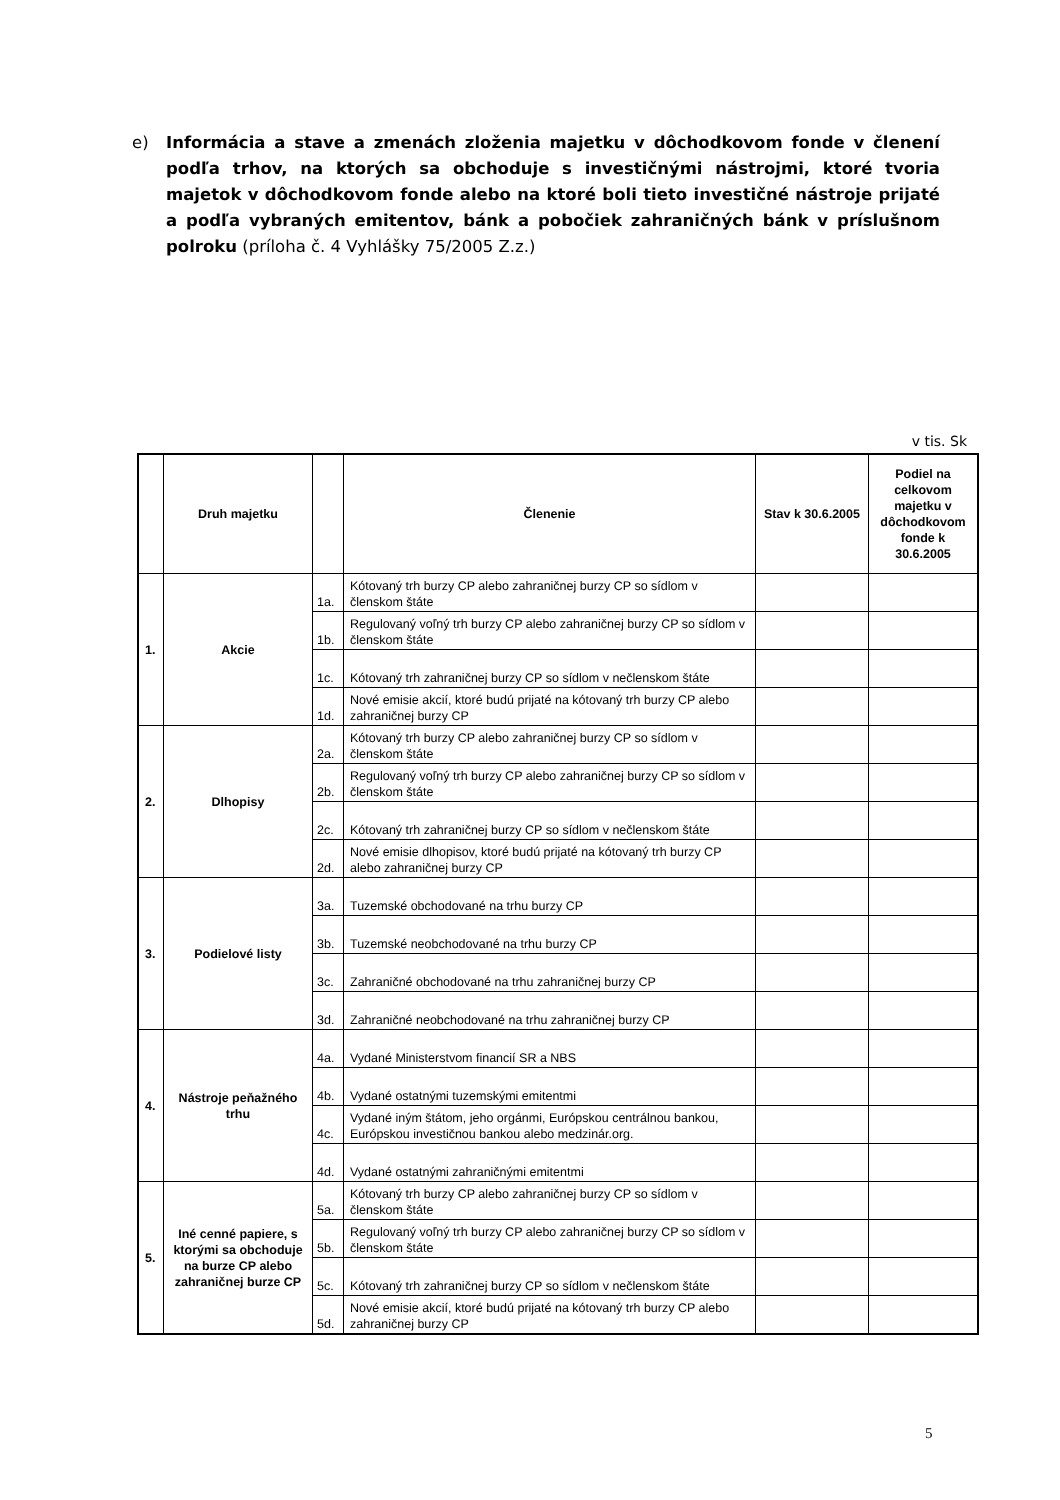e) Informácia a stave a zmenách zloženia majetku v dôchodkovom fonde v členení podľa trhov, na ktorých sa obchoduje s investičnými nástrojmi, ktoré tvoria majetok v dôchodkovom fonde alebo na ktoré boli tieto investičné nástroje prijaté a podľa vybraných emitentov, bánk a pobočiek zahraničných bánk v príslušnom polroku (príloha č. 4 Vyhlášky 75/2005 Z.z.)
v tis. Sk
| | Druh majetku | | Členenie | Stav k 30.6.2005 | Podiel na celkovom majetku v dôchodkovom fonde k 30.6.2005 |
| --- | --- | --- | --- | --- | --- |
| 1. | Akcie | 1a. | Kótovaný trh burzy CP alebo zahraničnej burzy CP so sídlom v členskom štáte | | |
| | | 1b. | Regulovaný voľný trh burzy CP alebo zahraničnej burzy CP so sídlom v členskom štáte | | |
| | | 1c. | Kótovaný trh zahraničnej burzy CP so sídlom v nečlenskom štáte | | |
| | | 1d. | Nové emisie akcií, ktoré budú prijaté na kótovaný trh burzy CP alebo zahraničnej burzy CP | | |
| 2. | Dlhopisy | 2a. | Kótovaný trh burzy CP alebo zahraničnej burzy CP so sídlom v členskom štáte | | |
| | | 2b. | Regulovaný voľný trh burzy CP alebo zahraničnej burzy CP so sídlom v členskom štáte | | |
| | | 2c. | Kótovaný trh zahraničnej burzy CP so sídlom v nečlenskom štáte | | |
| | | 2d. | Nové emisie dlhopisov, ktoré budú prijaté na kótovaný trh burzy CP alebo zahraničnej burzy CP | | |
| 3. | Podielové listy | 3a. | Tuzemské obchodované na trhu burzy CP | | |
| | | 3b. | Tuzemské neobchodované na trhu burzy CP | | |
| | | 3c. | Zahraničné obchodované na trhu zahraničnej burzy CP | | |
| | | 3d. | Zahraničné neobchodované na trhu zahraničnej burzy CP | | |
| 4. | Nástroje peňažného trhu | 4a. | Vydané Ministerstvom financií SR a NBS | | |
| | | 4b. | Vydané ostatnými tuzemskými emitentmi | | |
| | | 4c. | Vydané iným štátom, jeho orgánmi, Európskou centrálnou bankou, Európskou investičnou bankou alebo medzinár.org. | | |
| | | 4d. | Vydané ostatnými zahraničnými emitentmi | | |
| 5. | Iné cenné papiere, s ktorými sa obchoduje na burze CP alebo zahraničnej burze CP | 5a. | Kótovaný trh burzy CP alebo zahraničnej burzy CP so sídlom v členskom štáte | | |
| | | 5b. | Regulovaný voľný trh burzy CP alebo zahraničnej burzy CP so sídlom v členskom štáte | | |
| | | 5c. | Kótovaný trh zahraničnej burzy CP so sídlom v nečlenskom štáte | | |
| | | 5d. | Nové emisie akcií, ktoré budú prijaté na kótovaný trh burzy CP alebo zahraničnej burzy CP | | |
5